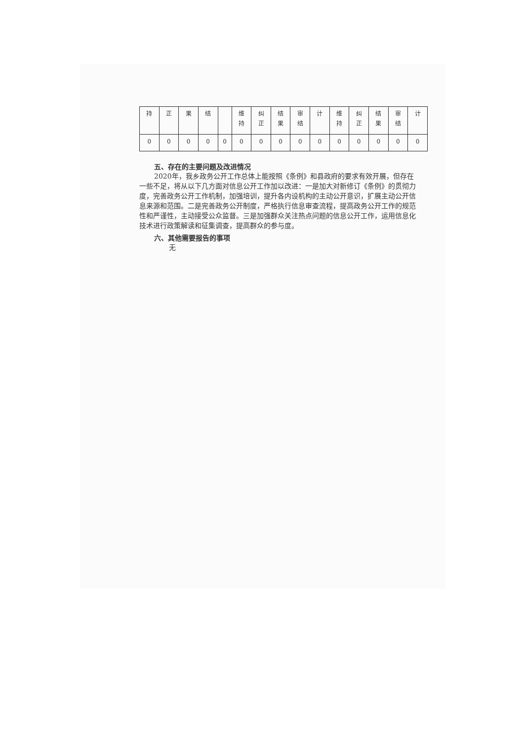| 持 | 正 | 果 | 结 | | 维 持 | 纠 正 | 结 果 | 审 结 | 计 | 维 持 | 纠 正 | 结 果 | 审 结 | 计 |
| 0 | 0 | 0 | 0 | 0 | 0 | 0 | 0 | 0 | 0 | 0 | 0 | 0 | 0 | 0 |
五、存在的主要问题及改进情况
2020年，我乡政务公开工作总体上能按照《条例》和县政府的要求有效开展，但存在一些不足，将从以下几方面对信息公开工作加以改进：一是加大对新修订《条例》的贯彻力度，完善政务公开工作机制，加强培训，提升各内设机构的主动公开意识，扩展主动公开信息来源和范围。二是完善政务公开制度，严格执行信息审查流程，提高政务公开工作的规范性和严谨性，主动接受公众监督。三是加强群众关注热点问题的信息公开工作，运用信息化技术进行政策解读和征集调查，提高群众的参与度。
六、其他需要报告的事项
无